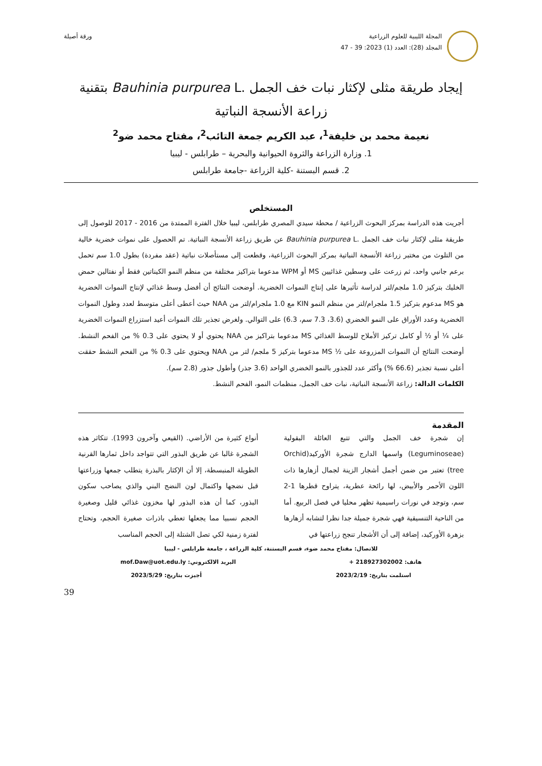المجلة الليبية للعلوم الزراعية
المجلد (28): العدد (1) 2023: 39 - 47
ورقة أصيلة
إيجاد طريقة مثلى لإكثار نبات خف الجمل .Bauhinia purpurea L بتقنية
زراعة الأنسجة النباتية
نعيمة محمد بن خليفة<sup>1</sup>، عبد الكريم جمعة التائب<sup>2</sup>، مفتاح محمد ضو<sup>2</sup>
1. وزارة الزراعة والثروة الحيوانية والبحرية – طرابلس - ليبيا
2. قسم البستنة -كلية الزراعة -جامعة طرابلس
المستخلص
أجريت هذه الدراسة بمركز البحوث الزراعية / محطة سيدي المصري طرابلس، ليبيا خلال الفترة الممتدة من 2016 - 2017 للوصول إلى طريقة مثلى لإكثار نبات خف الجمل .Bauhinia purpurea L عن طريق زراعة الأنسجة النباتية. تم الحصول على نموات خضرية خالية من التلوث من مختبر زراعة الأنسجة النباتية بمركز البحوث الزراعية، وقطعت إلى مستأصلات نباتية (عقد مفردة) بطول 1.0 سم تحمل برعم جانبي واحد، ثم زرعت على وسطين غذائيين MS أو WPM مدعوما بتراكيز مختلفة من منظم النمو الكيناتين فقط أو نفتالين حمض الخليك بتركيز 1.0 ملجم/لتر لدراسة تأثيرها على إنتاج النموات الخضرية. أوضحت النتائج أن أفضل وسط غذائي لإنتاج النموات الخضرية هو MS مدعوم بتركيز 1.5 ملجرام/لتر من منظم النمو KIN مع 1.0 ملجرام/لتر من NAA حيث أعطى أعلى متوسط لعدد وطول النموات الخضرية وعدد الأوراق على النمو الخضري (3.6، 7.3 سم، 6.3) على التوالي. ولغرض تجذير تلك النموات أعيد استزراع النموات الخضرية على ¼ أو ½ أو كامل تركيز الأملاح للوسط الغذائي MS مدعوما بتراكيز من NAA يحتوي أو لا يحتوي على 0.3 % من الفحم النشط. أوضحت النتائج أن النموات المزروعة على ½ MS مدعوما بتركيز 5 ملجم/ لتر من NAA ويحتوي على 0.3 % من الفحم النشط حققت أعلى نسبة تجذير (66.6 %) وأكثر عدد للجذور بالنمو الخضري الواحد (3.6 جذر) وأطول جذور (2.8 سم).
الكلمات الدالة: زراعة الأنسجة النباتية، نبات خف الجمل، منظمات النمو، الفحم النشط.
المقدمة
إن شجرة خف الجمل والتي تتبع العائلة البقولية (Leguminoseae) واسمها الدارج شجرة الأوركيد(Orchid tree) تعتبر من ضمن أجمل أشجار الزينة لجمال أزهارها ذات اللون الأحمر والأبيض، لها رائحة عطرية، يتراوح قطرها 1-2 سم، وتوجد في نورات راسيمية تظهر محليا في فصل الربيع. أما من الناحية التنسيقية فهي شجرة جميلة جدا نظرا لتشابه أزهارها بزهرة الأوركيد، إضافة إلى أن الأشجار تنجح زراعتها في
أنواع كثيرة من الأراضي. (القيعي وآخرون 1993). تتكاثر هذه الشجرة غالبا عن طريق البذور التي تتواجد داخل ثمارها القرنية الطويلة المنبسطة، إلا أن الإكثار بالبذرة يتطلب جمعها وزراعتها قبل نضجها واكتمال لون النضج البني والذي يصاحب سكون البذور، كما أن هذه البذور لها مخزون غذائي قليل وصغيرة الحجم نسبيا مما يجعلها تعطي باذرات صغيرة الحجم، وتحتاج لفترة زمنية لكي تصل الشتلة إلى الحجم المناسب
للاتصال: مفتاح محمد ضوء، قسم البستنة، كلية الزراعة ، جامعة طرابلس - ليبيا
هاتف: 218927302002 + البريد الالكتروني: mof.Daw@uot.edu.ly
استلمت بتاريخ: 2023/2/19 أجيزت بتاريخ: 2023/5/29
39